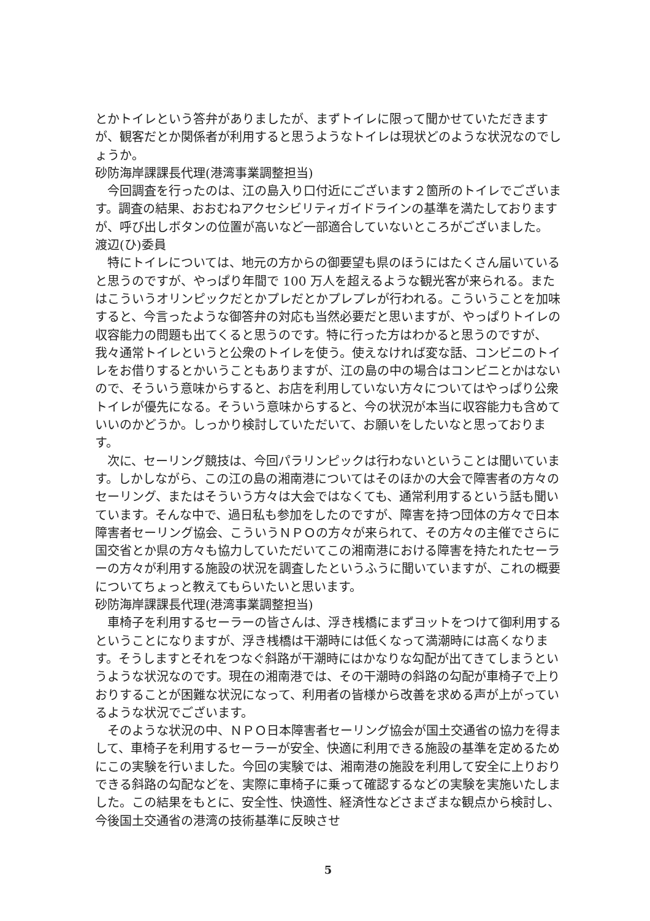とかトイレという答弁がありましたが、まずトイレに限って聞かせていただきますが、観客だとか関係者が利用すると思うようなトイレは現状どのような状況なのでしょうか。
砂防海岸課課長代理(港湾事業調整担当)
今回調査を行ったのは、江の島入り口付近にございます２箇所のトイレでございます。調査の結果、おおむねアクセシビリティガイドラインの基準を満たしておりますが、呼び出しボタンの位置が高いなど一部適合していないところがございました。
渡辺(ひ)委員
特にトイレについては、地元の方からの御要望も県のほうにはたくさん届いていると思うのですが、やっぱり年間で 100 万人を超えるような観光客が来られる。またはこういうオリンピックだとかプレだとかプレプレが行われる。こういうことを加味すると、今言ったような御答弁の対応も当然必要だと思いますが、やっぱりトイレの収容能力の問題も出てくると思うのです。特に行った方はわかると思うのですが、我々通常トイレというと公衆のトイレを使う。使えなければ変な話、コンビニのトイレをお借りするとかいうこともありますが、江の島の中の場合はコンビニとかはないので、そういう意味からすると、お店を利用していない方々についてはやっぱり公衆トイレが優先になる。そういう意味からすると、今の状況が本当に収容能力も含めていいのかどうか。しっかり検討していただいて、お願いをしたいなと思っております。
次に、セーリング競技は、今回パラリンピックは行わないということは聞いています。しかしながら、この江の島の湘南港についてはそのほかの大会で障害者の方々のセーリング、またはそういう方々は大会ではなくても、通常利用するという話も聞いています。そんな中で、過日私も参加をしたのですが、障害を持つ団体の方々で日本障害者セーリング協会、こういうＮＰＯの方々が来られて、その方々の主催でさらに国交省とか県の方々も協力していただいてこの湘南港における障害を持たれたセーラーの方々が利用する施設の状況を調査したというふうに聞いていますが、これの概要についてちょっと教えてもらいたいと思います。
砂防海岸課課長代理(港湾事業調整担当)
車椅子を利用するセーラーの皆さんは、浮き桟橋にまずヨットをつけて御利用するということになりますが、浮き桟橋は干潮時には低くなって満潮時には高くなります。そうしますとそれをつなぐ斜路が干潮時にはかなりな勾配が出てきてしまうというような状況なのです。現在の湘南港では、その干潮時の斜路の勾配が車椅子で上りおりすることが困難な状況になって、利用者の皆様から改善を求める声が上がっているような状況でございます。
そのような状況の中、ＮＰＯ日本障害者セーリング協会が国土交通省の協力を得まして、車椅子を利用するセーラーが安全、快適に利用できる施設の基準を定めるためにこの実験を行いました。今回の実験では、湘南港の施設を利用して安全に上りおりできる斜路の勾配などを、実際に車椅子に乗って確認するなどの実験を実施いたしました。この結果をもとに、安全性、快適性、経済性などさまざまな観点から検討し、今後国土交通省の港湾の技術基準に反映させ
5